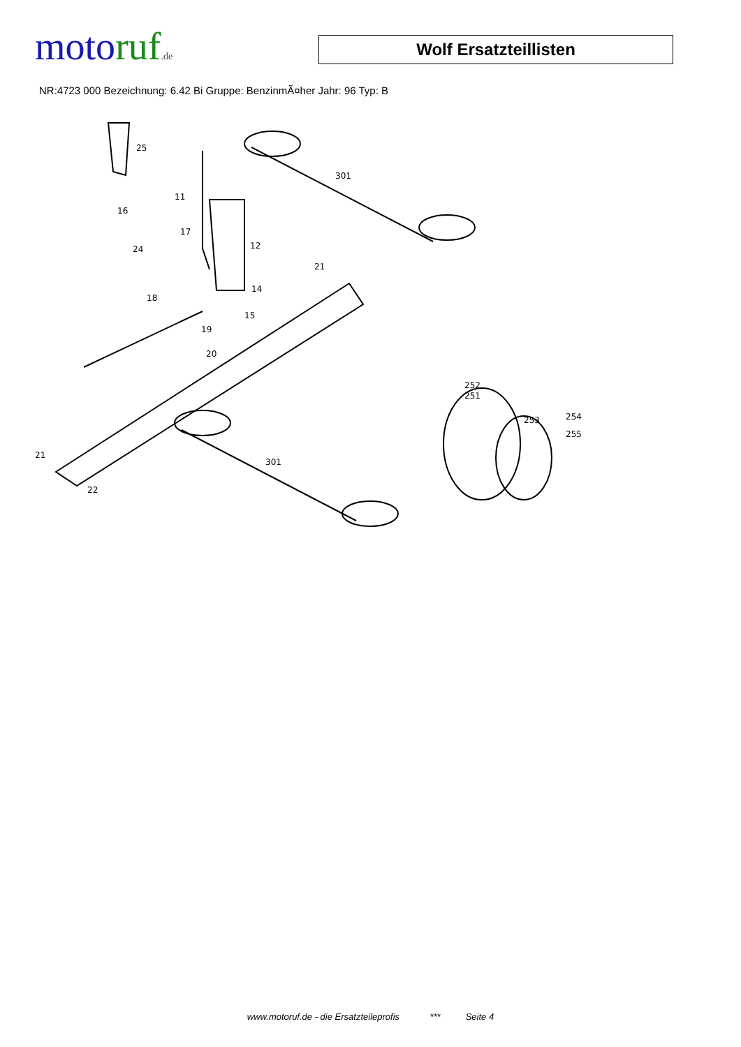moto ruf.de
Wolf Ersatzteillisten
NR:4723 000 Bezeichnung: 6.42 Bi Gruppe: BenzinmÃ¤her Jahr: 96 Typ: B
25
11
16
17
24
12
21
14
15
18
19
20
301
301
21
22
252
251
253
254
255
www.motoruf.de - die Ersatzteileprofis *** Seite 4